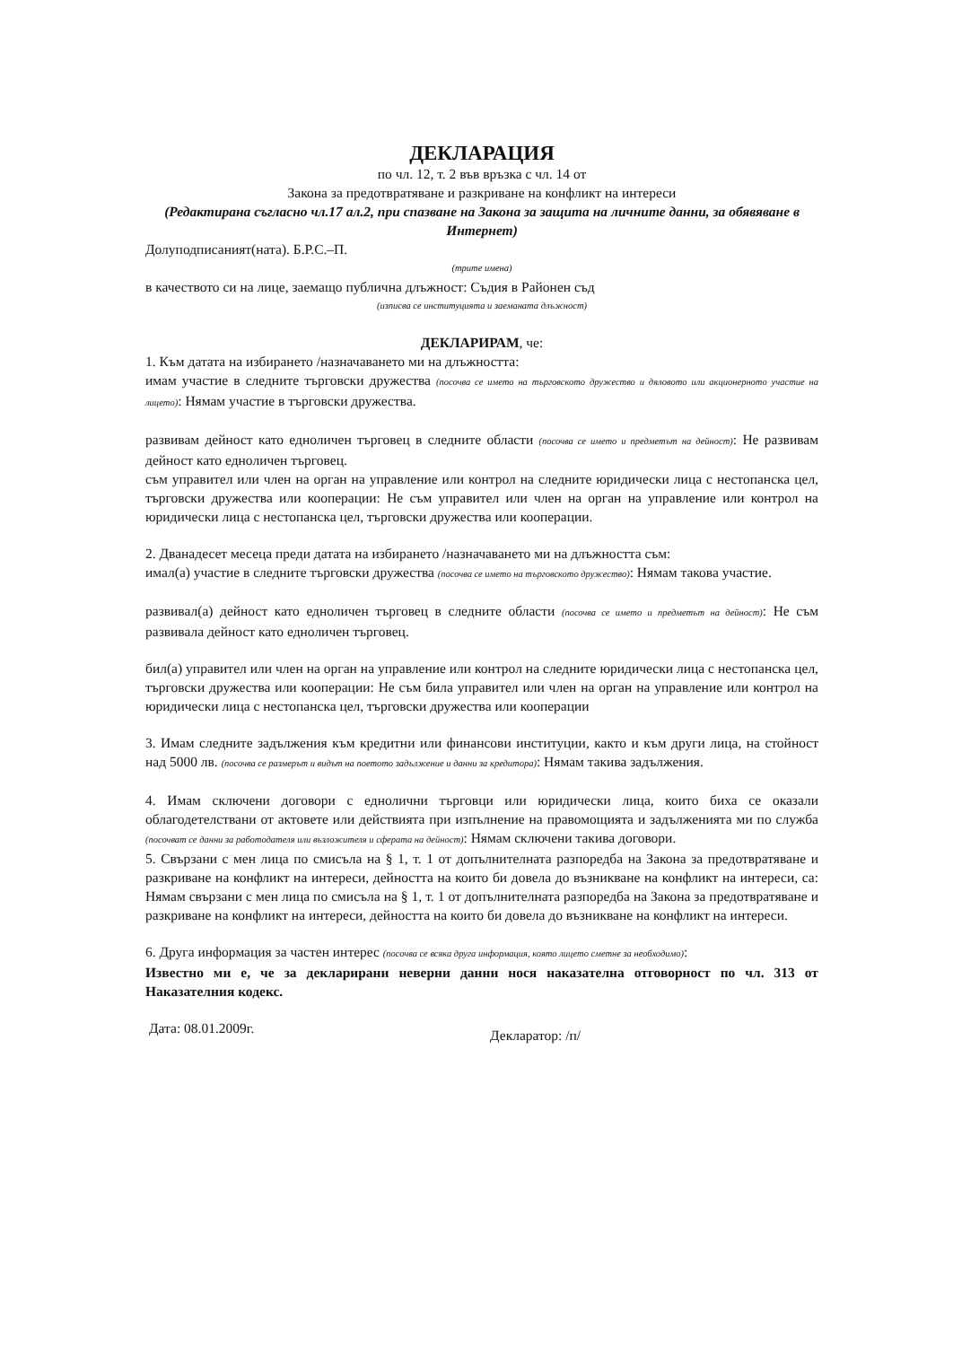ДЕКЛАРАЦИЯ
по чл. 12, т. 2 във връзка с чл. 14 от
Закона за предотвратяване и разкриване на конфликт на интереси
(Редактирана съгласно чл.17 ал.2, при спазване на Закона за защита на личните данни, за обявяване в Интернет)
Долуподписаният(ната). Б.Р.С.–П.
(трите имена)
в качеството си на лице, заемащо публична длъжност: Съдия в Районен съд
(изписва се институцията и заеманата длъжност)
ДЕКЛАРИРАМ, че:
1. Към датата на избирането /назначаването ми на длъжността:
имам участие в следните търговски дружества (посочва се името на търговското дружество и дяловото или акционерното участие на лицето): Нямам участие в търговски дружества.
развивам дейност като едноличен търговец в следните области (посочва се името и предметът на дейност): Не развивам дейност като едноличен търговец.
съм управител или член на орган на управление или контрол на следните юридически лица с нестопанска цел, търговски дружества или кооперации: Не съм управител или член на орган на управление или контрол на юридически лица с нестопанска цел, търговски дружества или кооперации.
2. Дванадесет месеца преди датата на избирането /назначаването ми на длъжността съм:
имал(а) участие в следните търговски дружества (посочва се името на търговското дружество): Нямам такова участие.
развивал(а) дейност като едноличен търговец в следните области (посочва се името и предметът на дейност): Не съм развивала дейност като едноличен търговец.
бил(а) управител или член на орган на управление или контрол на следните юридически лица с нестопанска цел, търговски дружества или кооперации: Не съм била управител или член на орган на управление или контрол на юридически лица с нестопанска цел, търговски дружества или кооперации
3. Имам следните задължения към кредитни или финансови институции, както и към други лица, на стойност над 5000 лв. (посочва се размерът и видът на поетото задължение и данни за кредитора): Нямам такива задължения.
4. Имам сключени договори с еднолични търговци или юридически лица, които биха се оказали облагодетелствани от актовете или действията при изпълнение на правомощията и задълженията ми по служба (посочват се данни за работодателя или възложителя и сферата на дейност): Нямам сключени такива договори.
5. Свързани с мен лица по смисъла на § 1, т. 1 от допълнителната разпоредба на Закона за предотвратяване и разкриване на конфликт на интереси, дейността на които би довела до възникване на конфликт на интереси, са: Нямам свързани с мен лица по смисъла на § 1, т. 1 от допълнителната разпоредба на Закона за предотвратяване и разкриване на конфликт на интереси, дейността на които би довела до възникване на конфликт на интереси.
6. Друга информация за частен интерес (посочва се всяка друга информация, която лицето сметне за необходимо):
Известно ми е, че за декларирани неверни данни нося наказателна отговорност по чл. 313 от Наказателния кодекс.
Дата: 08.01.2009г. Декларатор: /п/